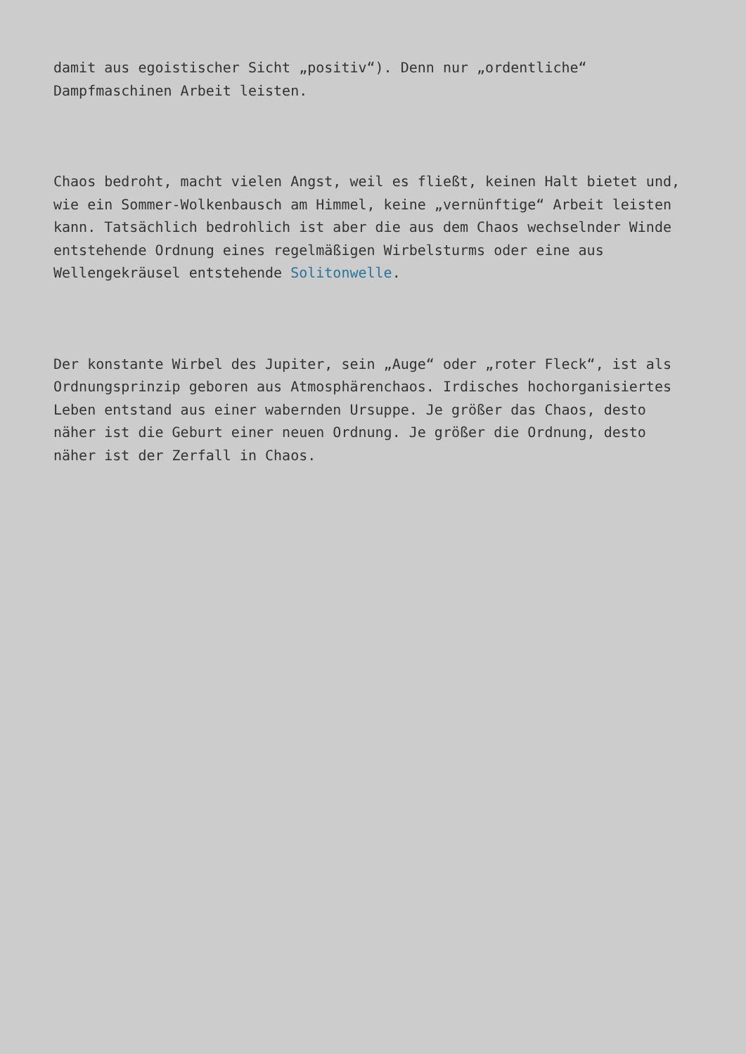damit aus egoistischer Sicht „positiv“). Denn nur „ordentliche“ Dampfmaschinen Arbeit leisten.
Chaos bedroht, macht vielen Angst, weil es fließt, keinen Halt bietet und, wie ein Sommer-Wolkenbausch am Himmel, keine „vernünftige“ Arbeit leisten kann. Tatsächlich bedrohlich ist aber die aus dem Chaos wechselnder Winde entstehende Ordnung eines regelmäßigen Wirbelsturms oder eine aus Wellengekräusel entstehende Solitonwelle.
Der konstante Wirbel des Jupiter, sein „Auge“ oder „roter Fleck“, ist als Ordnungsprinzip geboren aus Atmosphärenchaos. Irdisches hochorganisiertes Leben entstand aus einer wabernden Ursuppe. Je größer das Chaos, desto näher ist die Geburt einer neuen Ordnung. Je größer die Ordnung, desto näher ist der Zerfall in Chaos.